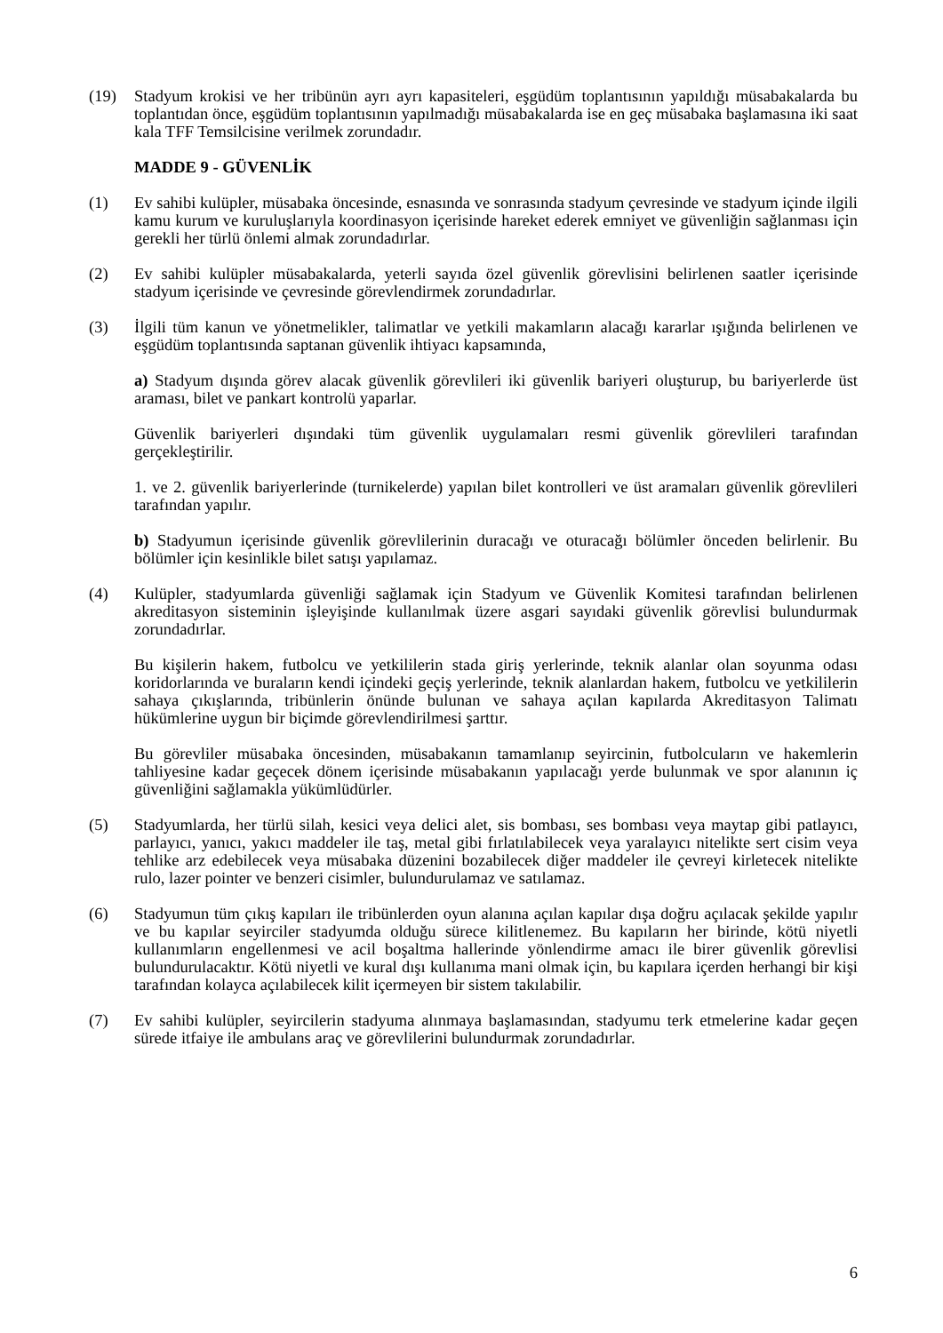(19) Stadyum krokisi ve her tribünün ayrı ayrı kapasiteleri, eşgüdüm toplantısının yapıldığı müsabakalarda bu toplantıdan önce, eşgüdüm toplantısının yapılmadığı müsabakalarda ise en geç müsabaka başlamasına iki saat kala TFF Temsilcisine verilmek zorundadır.
MADDE 9 - GÜVENLİK
(1) Ev sahibi kulüpler, müsabaka öncesinde, esnasında ve sonrasında stadyum çevresinde ve stadyum içinde ilgili kamu kurum ve kuruluşlarıyla koordinasyon içerisinde hareket ederek emniyet ve güvenliğin sağlanması için gerekli her türlü önlemi almak zorundadırlar.
(2) Ev sahibi kulüpler müsabakalarda, yeterli sayıda özel güvenlik görevlisini belirlenen saatler içerisinde stadyum içerisinde ve çevresinde görevlendirmek zorundadırlar.
(3) İlgili tüm kanun ve yönetmelikler, talimatlar ve yetkili makamların alacağı kararlar ışığında belirlenen ve eşgüdüm toplantısında saptanan güvenlik ihtiyacı kapsamında,
a) Stadyum dışında görev alacak güvenlik görevlileri iki güvenlik bariyeri oluşturup, bu bariyerlerde üst araması, bilet ve pankart kontrolü yaparlar.
Güvenlik bariyerleri dışındaki tüm güvenlik uygulamaları resmi güvenlik görevlileri tarafından gerçekleştirilir.
1. ve 2. güvenlik bariyerlerinde (turnikelerde) yapılan bilet kontrolleri ve üst aramaları güvenlik görevlileri tarafından yapılır.
b) Stadyumun içerisinde güvenlik görevlilerinin duracağı ve oturacağı bölümler önceden belirlenir. Bu bölümler için kesinlikle bilet satışı yapılamaz.
(4) Kulüpler, stadyumlarda güvenliği sağlamak için Stadyum ve Güvenlik Komitesi tarafından belirlenen akreditasyon sisteminin işleyişinde kullanılmak üzere asgari sayıdaki güvenlik görevlisi bulundurmak zorundadırlar.
Bu kişilerin hakem, futbolcu ve yetkililerin stada giriş yerlerinde, teknik alanlar olan soyunma odası koridorlarında ve buraların kendi içindeki geçiş yerlerinde, teknik alanlardan hakem, futbolcu ve yetkililerin sahaya çıkışlarında, tribünlerin önünde bulunan ve sahaya açılan kapılarda Akreditasyon Talimatı hükümlerine uygun bir biçimde görevlendirilmesi şarttır.
Bu görevliler müsabaka öncesinden, müsabakanın tamamlanıp seyircinin, futbolcuların ve hakemlerin tahliyesine kadar geçecek dönem içerisinde müsabakanın yapılacağı yerde bulunmak ve spor alanının iç güvenliğini sağlamakla yükümlüdürler.
(5) Stadyumlarda, her türlü silah, kesici veya delici alet, sis bombası, ses bombası veya maytap gibi patlayıcı, parlayıcı, yanıcı, yakıcı maddeler ile taş, metal gibi fırlatılabilecek veya yaralayıcı nitelikte sert cisim veya tehlike arz edebilecek veya müsabaka düzenini bozabilecek diğer maddeler ile çevreyi kirletecek nitelikte rulo, lazer pointer ve benzeri cisimler, bulundurulamaz ve satılamaz.
(6) Stadyumun tüm çıkış kapıları ile tribünlerden oyun alanına açılan kapılar dışa doğru açılacak şekilde yapılır ve bu kapılar seyirciler stadyumda olduğu sürece kilitlenemez. Bu kapıların her birinde, kötü niyetli kullanımların engellenmesi ve acil boşaltma hallerinde yönlendirme amacı ile birer güvenlik görevlisi bulundurulacaktır. Kötü niyetli ve kural dışı kullanıma mani olmak için, bu kapılara içerden herhangi bir kişi tarafından kolayca açılabilecek kilit içermeyen bir sistem takılabilir.
(7) Ev sahibi kulüpler, seyircilerin stadyuma alınmaya başlamasından, stadyumu terk etmelerine kadar geçen sürede itfaiye ile ambulans araç ve görevlilerini bulundurmak zorundadırlar.
6